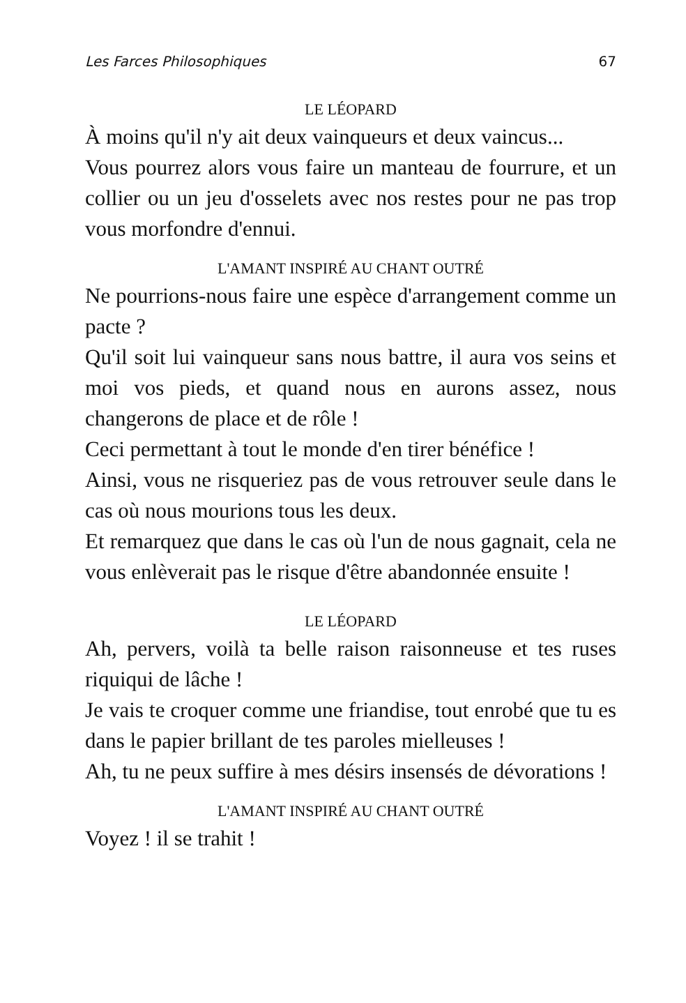Les Farces Philosophiques 67
LE LÉOPARD
À moins qu'il n'y ait deux vainqueurs et deux vaincus...
Vous pourrez alors vous faire un manteau de fourrure, et un collier ou un jeu d'osselets avec nos restes pour ne pas trop vous morfondre d'ennui.
L'AMANT INSPIRÉ AU CHANT OUTRÉ
Ne pourrions-nous faire une espèce d'arrangement comme un pacte ?
Qu'il soit lui vainqueur sans nous battre, il aura vos seins et moi vos pieds, et quand nous en aurons assez, nous changerons de place et de rôle !
Ceci permettant à tout le monde d'en tirer bénéfice !
Ainsi, vous ne risqueriez pas de vous retrouver seule dans le cas où nous mourions tous les deux.
Et remarquez que dans le cas où l'un de nous gagnait, cela ne vous enlèverait pas le risque d'être abandonnée ensuite !
LE LÉOPARD
Ah, pervers, voilà ta belle raison raisonneuse et tes ruses riquiqui de lâche !
Je vais te croquer comme une friandise, tout enrobé que tu es dans le papier brillant de tes paroles mielleuses !
Ah, tu ne peux suffire à mes désirs insensés de dévorations !
L'AMANT INSPIRÉ AU CHANT OUTRÉ
Voyez ! il se trahit !